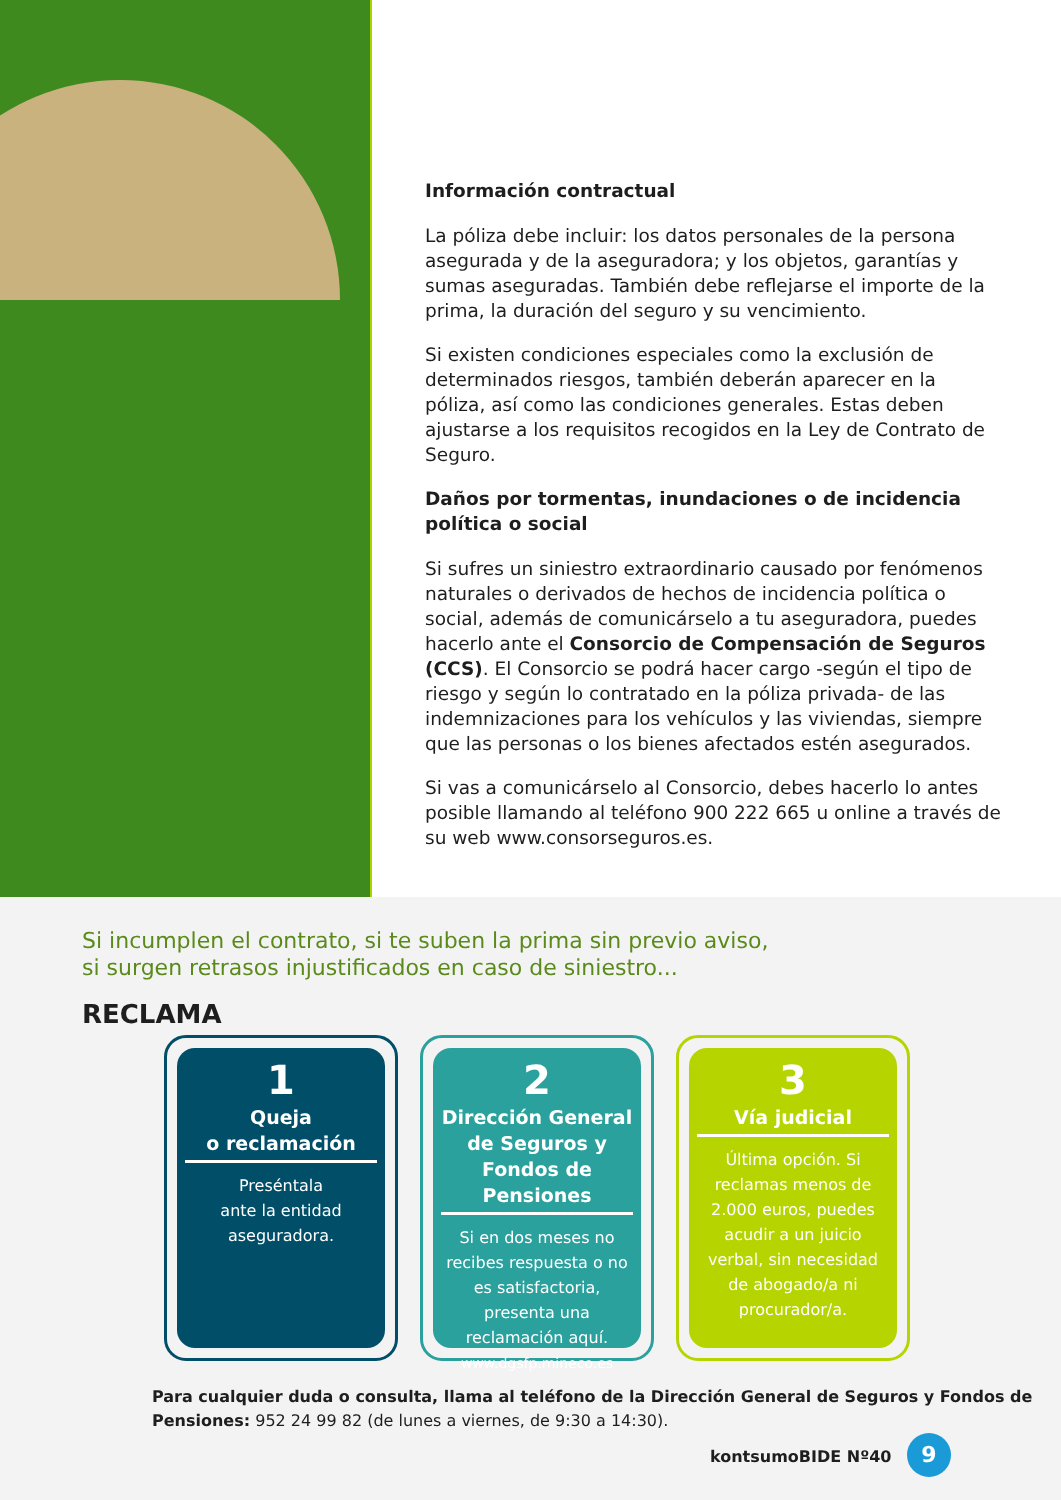Información contractual
La póliza debe incluir: los datos personales de la persona asegurada y de la aseguradora; y los objetos, garantías y sumas aseguradas. También debe reflejarse el importe de la prima, la duración del seguro y su vencimiento.
Si existen condiciones especiales como la exclusión de determinados riesgos, también deberán aparecer en la póliza, así como las condiciones generales. Estas deben ajustarse a los requisitos recogidos en la Ley de Contrato de Seguro.
Daños por tormentas, inundaciones o de incidencia política o social
Si sufres un siniestro extraordinario causado por fenómenos naturales o derivados de hechos de incidencia política o social, además de comunicárselo a tu aseguradora, puedes hacerlo ante el Consorcio de Compensación de Seguros (CCS). El Consorcio se podrá hacer cargo -según el tipo de riesgo y según lo contratado en la póliza privada- de las indemnizaciones para los vehículos y las viviendas, siempre que las personas o los bienes afectados estén asegurados.
Si vas a comunicárselo al Consorcio, debes hacerlo lo antes posible llamando al teléfono 900 222 665 u online a través de su web www.consorseguros.es.
Si incumplen el contrato, si te suben la prima sin previo aviso,
si surgen retrasos injustificados en caso de siniestro...
RECLAMA
1
Queja
o reclamación
Preséntala
ante la entidad
aseguradora.
2
Dirección General de Seguros y Fondos de Pensiones
Si en dos meses no recibes respuesta o no es satisfactoria, presenta una reclamación aquí.
www.dgsfp.mineco.es
3
Vía judicial
Última opción. Si reclamas menos de 2.000 euros, puedes acudir a un juicio verbal, sin necesidad de abogado/a ni procurador/a.
Para cualquier duda o consulta, llama al teléfono de la Dirección General de Seguros y Fondos de Pensiones: 952 24 99 82 (de lunes a viernes, de 9:30 a 14:30).
kontsumoBIDE Nº40 9